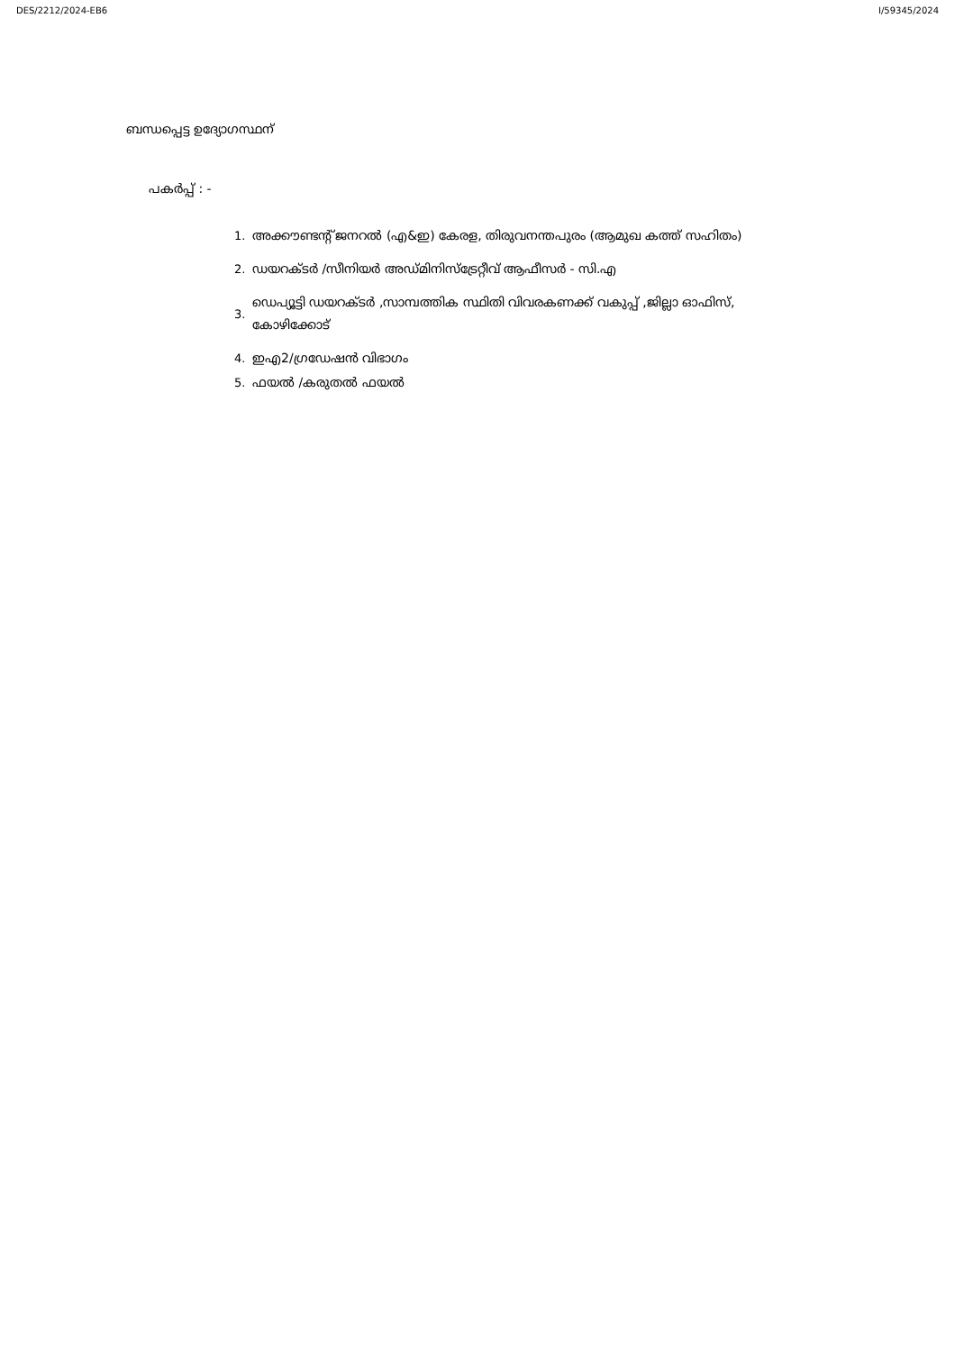DES/2212/2024-EB6 I/59345/2024
ബന്ധപ്പെട്ട ഉദ്യോഗസ്ഥന്
പകർപ്പ് : -
1. അക്കൗണ്ടന്റ് ജനറൽ (എ&ഇ) കേരള, തിരുവനന്തപുരം (ആമുഖ കത്ത് സഹിതം)
2. ഡയറക്ടർ /സീനിയർ അഡ്മിനിസ്ട്രേറ്റീവ് ആഫീസർ - സി.എ
3. ഡെപ്യൂട്ടി ഡയറക്ടർ ,സാമ്പത്തിക സ്ഥിതി വിവരകണക്ക് വകുപ്പ് ,ജില്ലാ ഓഫിസ്, കോഴിക്കോട്
4. ഇഎ2/ഗ്രഡേഷൻ വിഭാഗം
5. ഫയൽ /കരുതൽ ഫയൽ